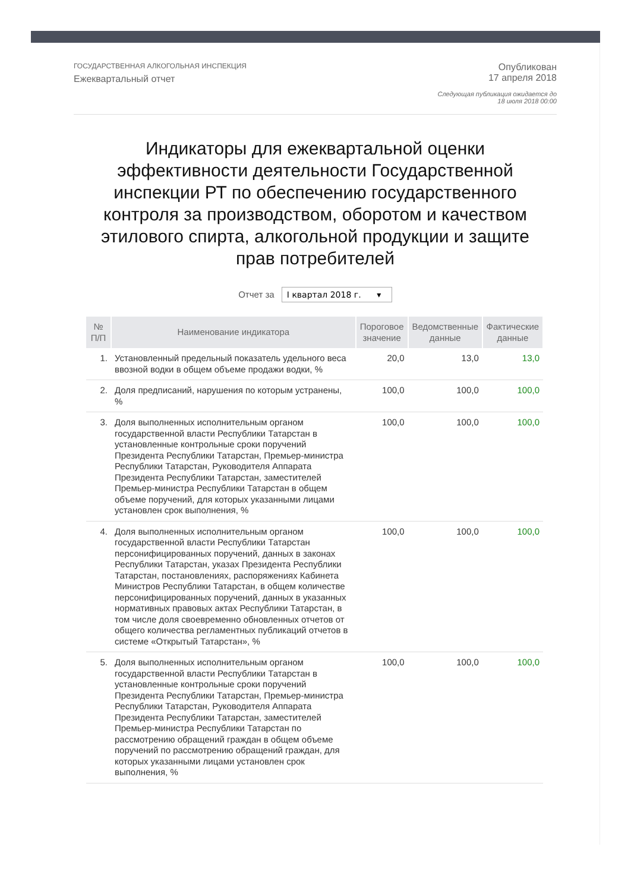ГОСУДАРСТВЕННАЯ АЛКОГОЛЬНАЯ ИНСПЕКЦИЯ
Ежеквартальный отчет
Опубликован
17 апреля 2018
Следующая публикация ожидается до
18 июля 2018 00:00
Индикаторы для ежеквартальной оценки эффективности деятельности Государственной инспекции РТ по обеспечению государственного контроля за производством, оборотом и качеством этилового спирта, алкогольной продукции и защите прав потребителей
Отчет за I квартал 2018 г. ▾
| № П/П | Наименование индикатора | Пороговое значение | Ведомственные данные | Фактические данные |
| --- | --- | --- | --- | --- |
| 1. | Установленный предельный показатель удельного веса ввозной водки в общем объеме продажи водки, % | 20,0 | 13,0 | 13,0 |
| 2. | Доля предписаний, нарушения по которым устранены, % | 100,0 | 100,0 | 100,0 |
| 3. | Доля выполненных исполнительным органом государственной власти Республики Татарстан в установленные контрольные сроки поручений Президента Республики Татарстан, Премьер-министра Республики Татарстан, Руководителя Аппарата Президента Республики Татарстан, заместителей Премьер-министра Республики Татарстан в общем объеме поручений, для которых указанными лицами установлен срок выполнения, % | 100,0 | 100,0 | 100,0 |
| 4. | Доля выполненных исполнительным органом государственной власти Республики Татарстан персонифицированных поручений, данных в законах Республики Татарстан, указах Президента Республики Татарстан, постановлениях, распоряжениях Кабинета Министров Республики Татарстан, в общем количестве персонифицированных поручений, данных в указанных нормативных правовых актах Республики Татарстан, в том числе доля своевременно обновленных отчетов от общего количества регламентных публикаций отчетов в системе «Открытый Татарстан», % | 100,0 | 100,0 | 100,0 |
| 5. | Доля выполненных исполнительным органом государственной власти Республики Татарстан в установленные контрольные сроки поручений Президента Республики Татарстан, Премьер-министра Республики Татарстан, Руководителя Аппарата Президента Республики Татарстан, заместителей Премьер-министра Республики Татарстан по рассмотрению обращений граждан в общем объеме поручений по рассмотрению обращений граждан, для которых указанными лицами установлен срок выполнения, % | 100,0 | 100,0 | 100,0 |